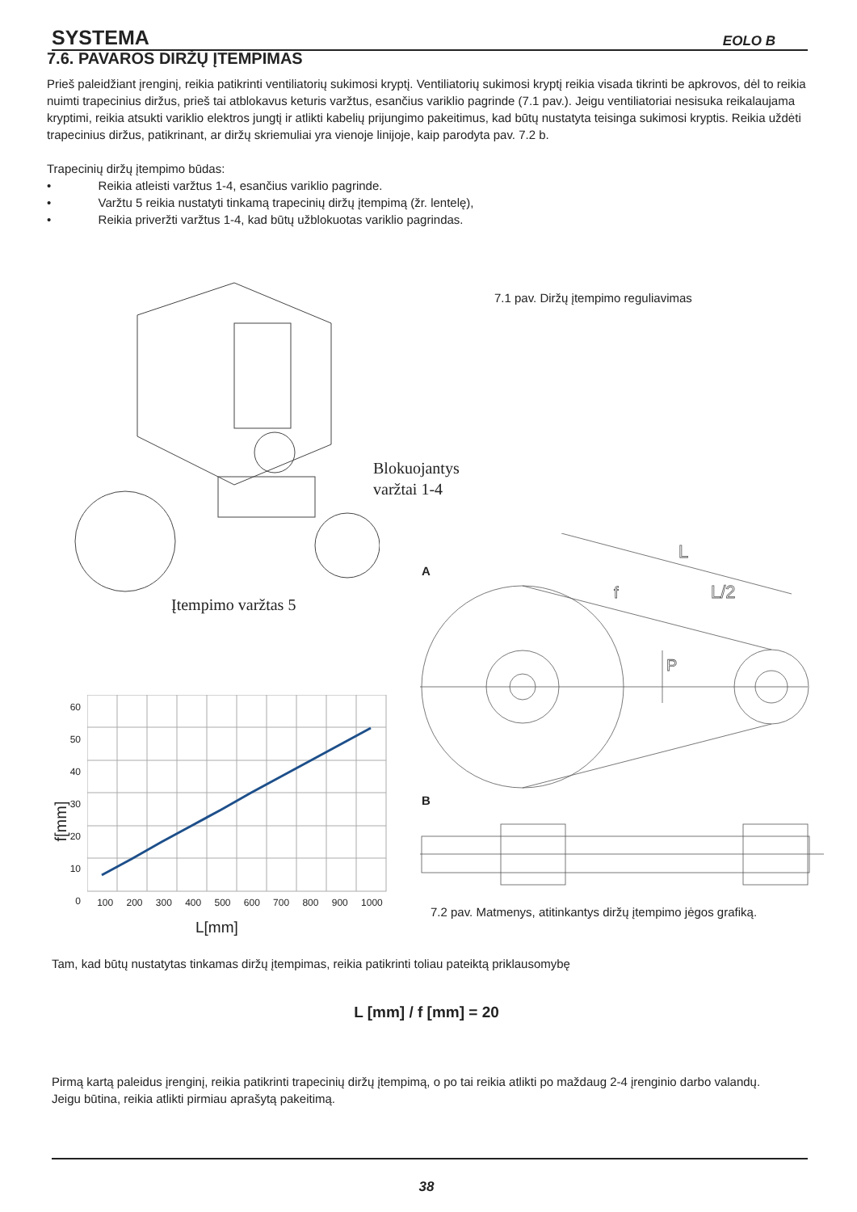SYSTEMA EOLO B
7.6. PAVAROS DIRŽŲ ĮTEMPIMAS
Prieš paleidžiant įrenginį, reikia patikrinti ventiliatorių sukimosi kryptį. Ventiliatorių sukimosi kryptį reikia visada tikrinti be apkrovos, dėl to reikia nuimti trapecinius diržus, prieš tai atblokavus keturis varžtus, esančius variklio pagrinde (7.1 pav.). Jeigu ventiliatoriai nesisuka reikalaujama kryptimi, reikia atsukti variklio elektros jungtį ir atlikti kabelių prijungimo pakeitimus, kad būtų nustatyta teisinga sukimosi kryptis. Reikia uždėti trapecinius diržus, patikrinant, ar diržų skriemuliai yra vienoje linijoje, kaip parodyta pav. 7.2 b.
Trapecinių diržų įtempimo būdas:
• Reikia atleisti varžtus 1-4, esančius variklio pagrinde.
• Varžtu 5 reikia nustatyti tinkamą trapecinių diržų įtempimą (žr. lentelę),
• Reikia priveržti varžtus 1-4, kad būtų užblokuotas variklio pagrindas.
Blokuojantys
varžtai 1-4
Įtempimo varžtas 5
7.1 pav. Diržų įtempimo reguliavimas
A
L
L/2
P
f
B
f[mm]
60
50
40
30
20
10
0
100 200 300 400 500 600 700 800 900 1000
L[mm]
7.2 pav. Matmenys, atitinkantys diržų įtempimo jėgos grafiką.
Tam, kad būtų nustatytas tinkamas diržų įtempimas, reikia patikrinti toliau pateiktą priklausomybę
L [mm] / f [mm] = 20
Pirmą kartą paleidus įrenginį, reikia patikrinti trapecinių diržų įtempimą, o po tai reikia atlikti po maždaug 2-4 įrenginio darbo valandų.
Jeigu būtina, reikia atlikti pirmiau aprašytą pakeitimą.
38